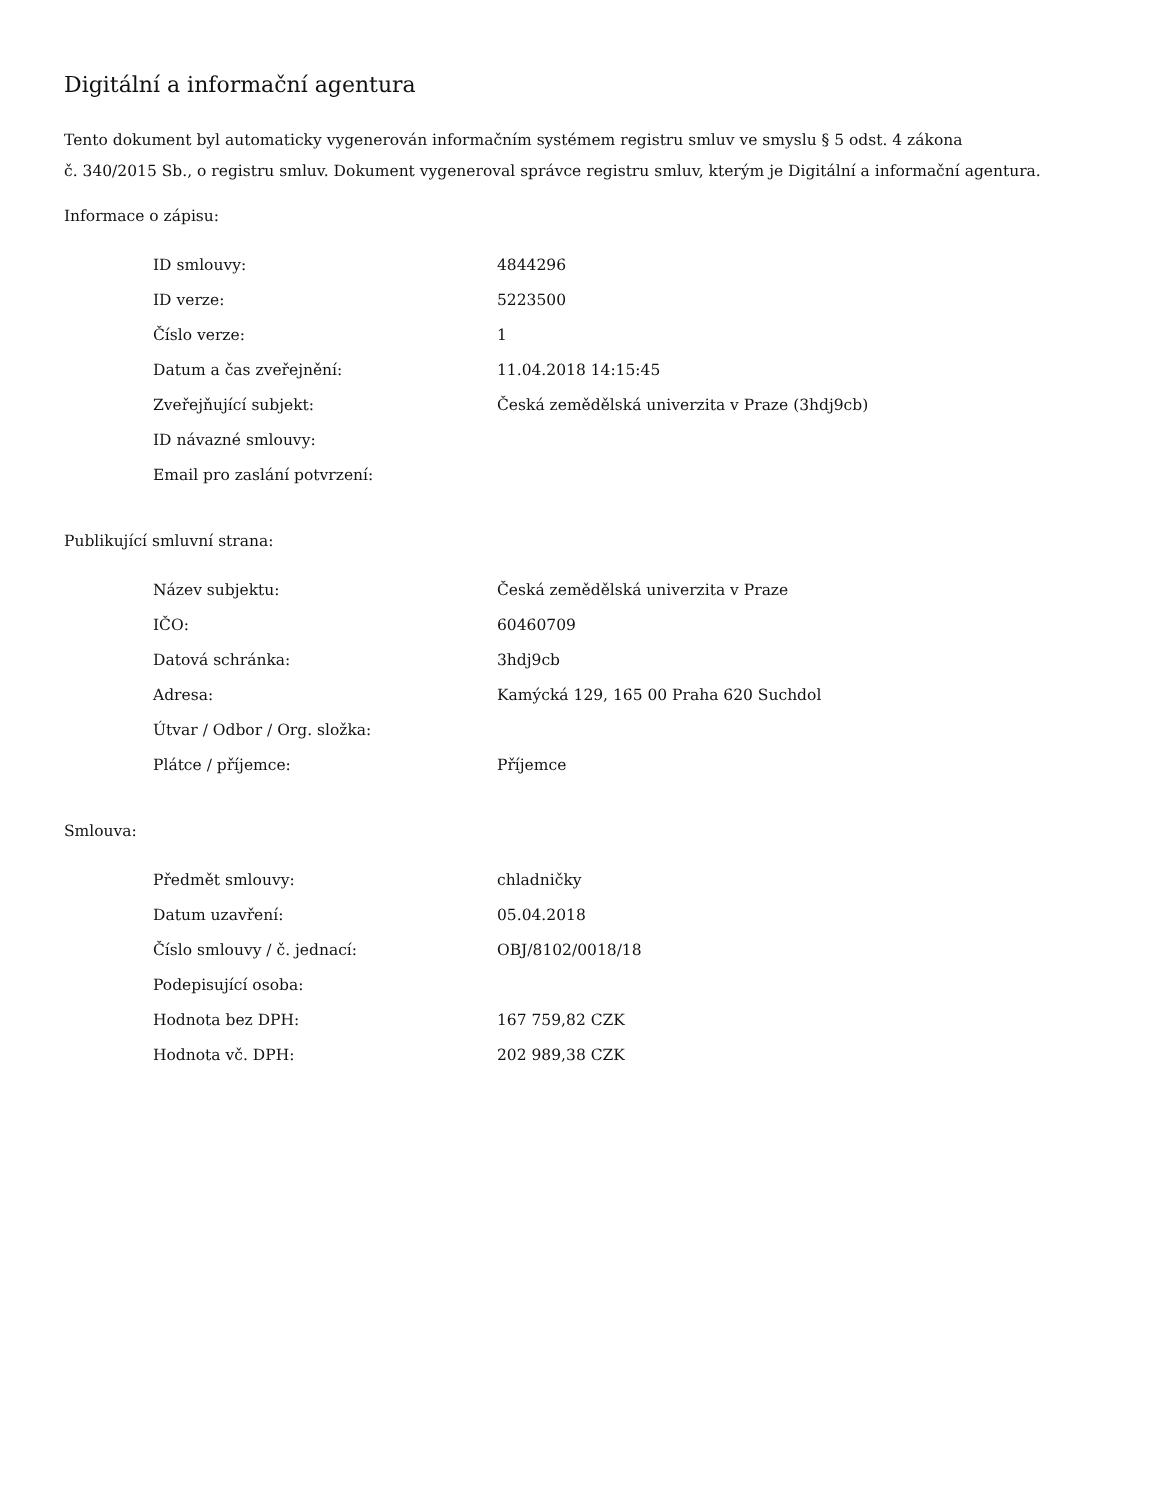Digitální a informační agentura
Tento dokument byl automaticky vygenerován informačním systémem registru smluv ve smyslu § 5 odst. 4 zákona
č. 340/2015 Sb., o registru smluv. Dokument vygeneroval správce registru smluv, kterým je Digitální a informační agentura.
Informace o zápisu:
| ID smlouvy: | 4844296 |
| ID verze: | 5223500 |
| Číslo verze: | 1 |
| Datum a čas zveřejnění: | 11.04.2018 14:15:45 |
| Zveřejňující subjekt: | Česká zemědělská univerzita v Praze (3hdj9cb) |
| ID návazné smlouvy: | |
| Email pro zaslání potvrzení: | |
Publikující smluvní strana:
| Název subjektu: | Česká zemědělská univerzita v Praze |
| IČO: | 60460709 |
| Datová schránka: | 3hdj9cb |
| Adresa: | Kamýcká 129, 165 00 Praha 620 Suchdol |
| Útvar / Odbor / Org. složka: | |
| Plátce / příjemce: | Příjemce |
Smlouva:
| Předmět smlouvy: | chladničky |
| Datum uzavření: | 05.04.2018 |
| Číslo smlouvy / č. jednací: | OBJ/8102/0018/18 |
| Podepisující osoba: | |
| Hodnota bez DPH: | 167 759,82 CZK |
| Hodnota vč. DPH: | 202 989,38 CZK |